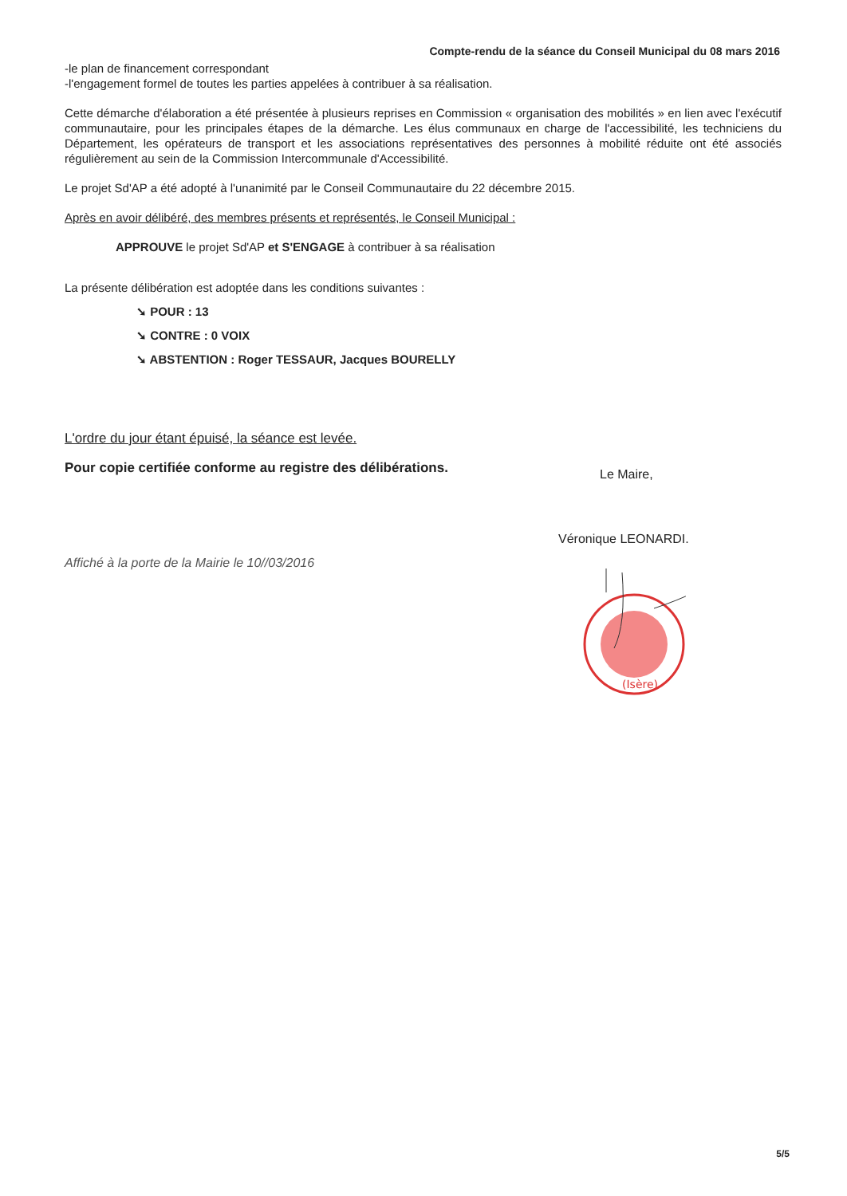Compte-rendu de la séance du Conseil Municipal du 08 mars 2016
-le plan de financement correspondant
-l'engagement formel de toutes les parties appelées à contribuer à sa réalisation.
Cette démarche d'élaboration a été présentée à plusieurs reprises en Commission « organisation des mobilités » en lien avec l'exécutif communautaire, pour les principales étapes de la démarche. Les élus communaux en charge de l'accessibilité, les techniciens du Département, les opérateurs de transport et les associations représentatives des personnes à mobilité réduite ont été associés régulièrement au sein de la Commission Intercommunale d'Accessibilité.
Le projet Sd'AP a été adopté à l'unanimité par le Conseil Communautaire du 22 décembre 2015.
Après en avoir délibéré, des membres présents et représentés, le Conseil Municipal :
APPROUVE le projet Sd'AP et S'ENGAGE à contribuer à sa réalisation
La présente délibération est adoptée dans les conditions suivantes :
➘ POUR : 13
➘ CONTRE : 0 VOIX
➘ ABSTENTION : Roger TESSAUR, Jacques BOURELLY
L'ordre du jour étant épuisé, la séance est levée.
Pour copie certifiée conforme au registre des délibérations.
Affiché à la porte de la Mairie le 10//03/2016
Le Maire,
Véronique LEONARDI.
(Isère)
5/5